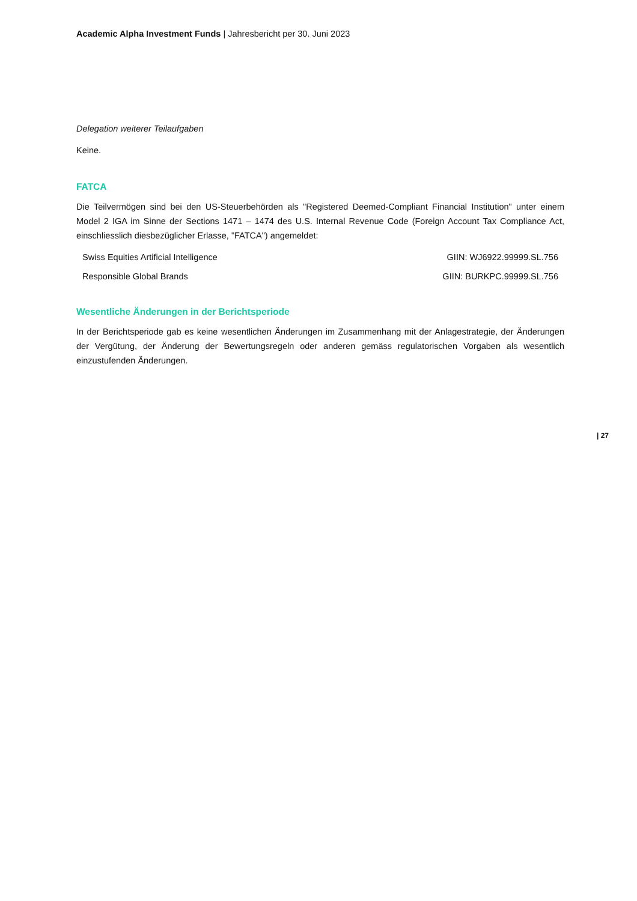Academic Alpha Investment Funds | Jahresbericht per 30. Juni 2023
Delegation weiterer Teilaufgaben
Keine.
FATCA
Die Teilvermögen sind bei den US-Steuerbehörden als "Registered Deemed-Compliant Financial Institution" unter einem Model 2 IGA im Sinne der Sections 1471 – 1474 des U.S. Internal Revenue Code (Foreign Account Tax Compliance Act, einschliesslich diesbezüglicher Erlasse, "FATCA") angemeldet:
| Swiss Equities Artificial Intelligence | GIIN: WJ6922.99999.SL.756 |
| Responsible Global Brands | GIIN: BURKPC.99999.SL.756 |
Wesentliche Änderungen in der Berichtsperiode
In der Berichtsperiode gab es keine wesentlichen Änderungen im Zusammenhang mit der Anlagestrategie, der Änderungen der Vergütung, der Änderung der Bewertungsregeln oder anderen gemäss regulatorischen Vorgaben als wesentlich einzustufenden Änderungen.
| 27